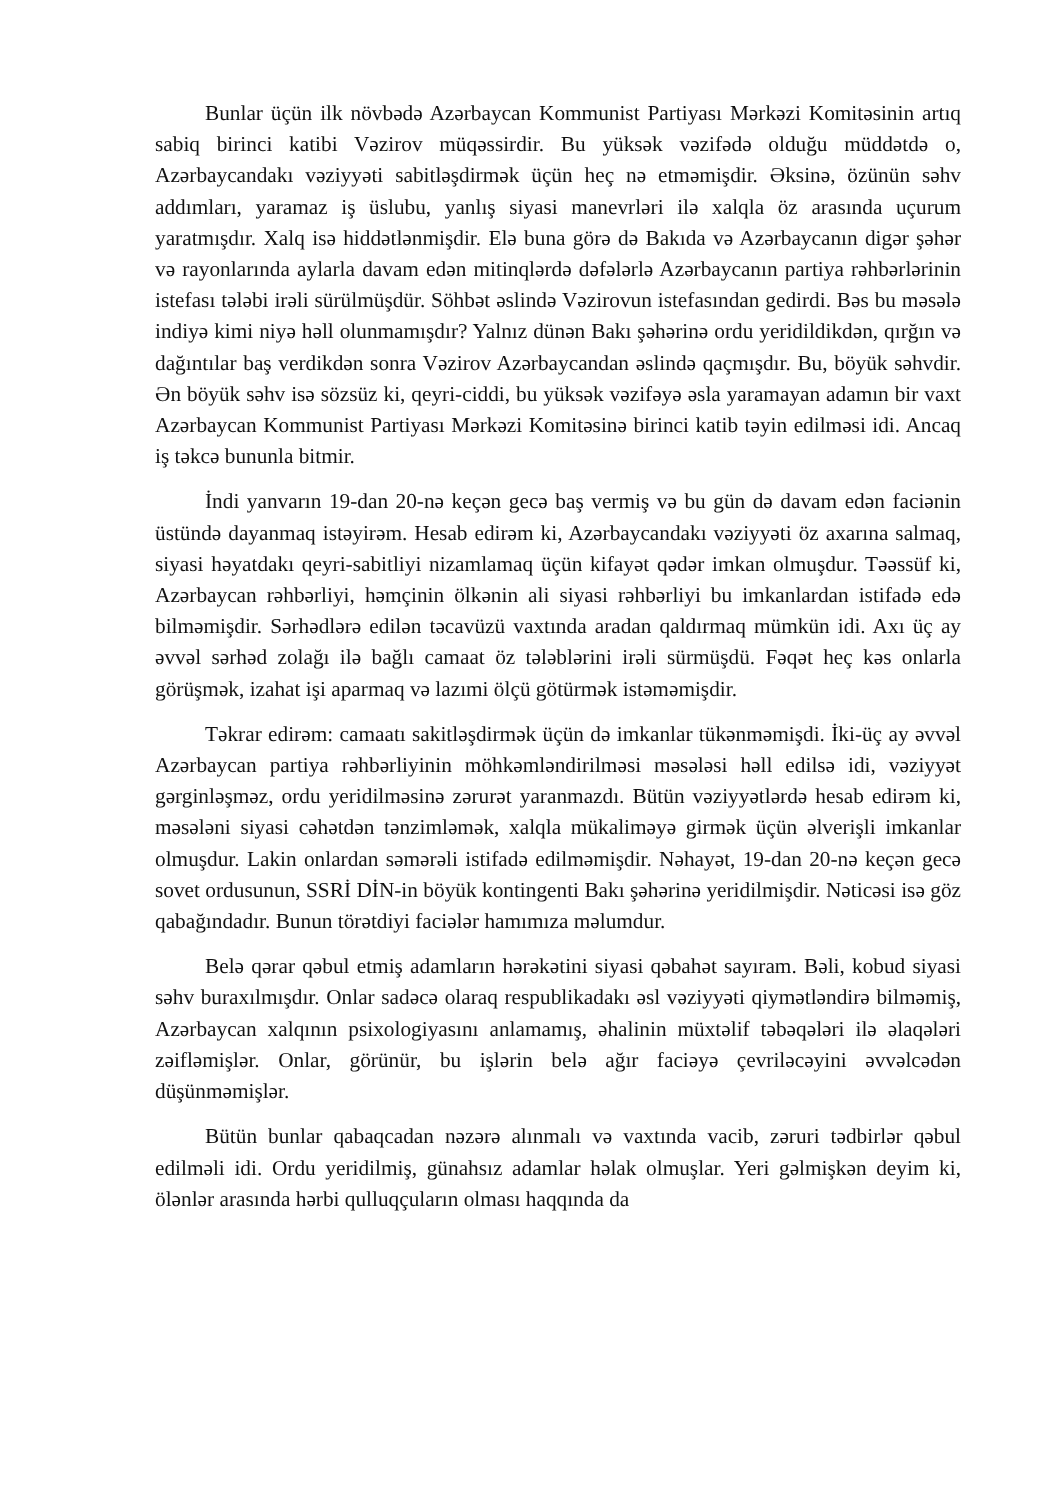Bunlar üçün ilk növbədə Azərbaycan Kommunist Partiyası Mərkəzi Komitəsinin artıq sabiq birinci katibi Vəzirov müqəssirdir. Bu yüksək vəzifədə olduğu müddətdə o, Azərbaycandakı vəziyyəti sabitləşdirmək üçün heç nə etməmişdir. Əksinə, özünün səhv addımları, yaramaz iş üslubu, yanlış siyasi manevrləri ilə xalqla öz arasında uçurum yaratmışdır. Xalq isə hiddətlənmişdir. Elə buna görə də Bakıda və Azərbaycanın digər şəhər və rayonlarında aylarla davam edən mitinqlərdə dəfələrlə Azərbaycanın partiya rəhbərlərinin istefası tələbi irəli sürülmüşdür. Söhbət əslində Vəzirovun istefasından gedirdi. Bəs bu məsələ indiyə kimi niyə həll olunmamışdır? Yalnız dünən Bakı şəhərinə ordu yeridildikdən, qırğın və dağıntılar baş verdikdən sonra Vəzirov Azərbaycandan əslində qaçmışdır. Bu, böyük səhvdir. Ən böyük səhv isə sözsüz ki, qeyri-ciddi, bu yüksək vəzifəyə əsla yaramayan adamın bir vaxt Azərbaycan Kommunist Partiyası Mərkəzi Komitəsinə birinci katib təyin edilməsi idi. Ancaq iş təkcə bununla bitmir.
İndi yanvarın 19-dan 20-nə keçən gecə baş vermiş və bu gün də davam edən faciənin üstündə dayanmaq istəyirəm. Hesab edirəm ki, Azərbaycandakı vəziyyəti öz axarına salmaq, siyasi həyatdakı qeyri-sabitliyi nizamlamaq üçün kifayət qədər imkan olmuşdur. Təəssüf ki, Azərbaycan rəhbərliyi, həmçinin ölkənin ali siyasi rəhbərliyi bu imkanlardan istifadə edə bilməmişdir. Sərhədlərə edilən təcavüzü vaxtında aradan qaldırmaq mümkün idi. Axı üç ay əvvəl sərhəd zolağı ilə bağlı camaat öz tələblərini irəli sürmüşdü. Fəqət heç kəs onlarla görüşmək, izahat işi aparmaq və lazımi ölçü götürmək istəməmişdir.
Təkrar edirəm: camaatı sakitləşdirmək üçün də imkanlar tükənməmişdi. İki-üç ay əvvəl Azərbaycan partiya rəhbərliyinin möhkəmləndirilməsi məsələsi həll edilsə idi, vəziyyət gərginləşməz, ordu yeridilməsinə zərurət yaranmazdı. Bütün vəziyyətlərdə hesab edirəm ki, məsələni siyasi cəhətdən tənzimləmək, xalqla mükaliməyə girmək üçün əlverişli imkanlar olmuşdur. Lakin onlardan səmərəli istifadə edilməmişdir. Nəhayət, 19-dan 20-nə keçən gecə sovet ordusunun, SSRİ DİN-in böyük kontingenti Bakı şəhərinə yeridilmişdir. Nəticəsi isə göz qabağındadır. Bunun törətdiyi faciələr hamımıza məlumdur.
Belə qərar qəbul etmiş adamların hərəkətini siyasi qəbahət sayıram. Bəli, kobud siyasi səhv buraxılmışdır. Onlar sadəcə olaraq respublikadakı əsl vəziyyəti qiymətləndirə bilməmiş, Azərbaycan xalqının psixologiyasını anlamamış, əhalinin müxtəlif təbəqələri ilə əlaqələri zəifləmişlər. Onlar, görünür, bu işlərin belə ağır faciəyə çevriləcəyini əvvəlcədən düşünməmişlər.
Bütün bunlar qabaqcadan nəzərə alınmalı və vaxtında vacib, zəruri tədbirlər qəbul edilməli idi. Ordu yeridilmiş, günahsız adamlar həlak olmuşlar. Yeri gəlmişkən deyim ki, ölənlər arasında hərbi qulluqçuların olması haqqında da